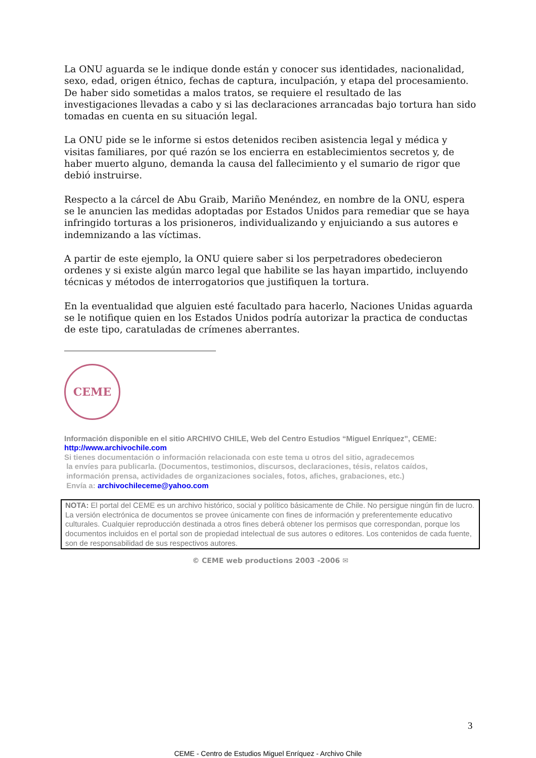La ONU aguarda se le indique donde están y conocer sus identidades, nacionalidad, sexo, edad, origen étnico, fechas de captura, inculpación, y etapa del procesamiento. De haber sido sometidas a malos tratos, se requiere el resultado de las investigaciones llevadas a cabo y si las declaraciones arrancadas bajo tortura han sido tomadas en cuenta en su situación legal.
La ONU pide se le informe si estos detenidos reciben asistencia legal y médica y visitas familiares, por qué razón se los encierra en establecimientos secretos y, de haber muerto alguno, demanda la causa del fallecimiento y el sumario de rigor que debió instruirse.
Respecto a la cárcel de Abu Graib, Mariño Menéndez, en nombre de la ONU, espera se le anuncien las medidas adoptadas por Estados Unidos para remediar que se haya infringido torturas a los prisioneros, individualizando y enjuiciando a sus autores e indemnizando a las víctimas.
A partir de este ejemplo, la ONU quiere saber si los perpetradores obedecieron ordenes y si existe algún marco legal que habilite se las hayan impartido, incluyendo técnicas y métodos de interrogatorios que justifiquen la tortura.
En la eventualidad que alguien esté facultado para hacerlo, Naciones Unidas aguarda se le notifique quien en los Estados Unidos podría autorizar la practica de conductas de este tipo, caratuladas de crímenes aberrantes.
CEME
Información disponible en el sitio ARCHIVO CHILE, Web del Centro Estudios “Miguel Enríquez”, CEME:
http://www.archivochile.com
Si tienes documentación o información relacionada con este tema u otros del sitio, agradecemos
la envíes para publicarla. (Documentos, testimonios, discursos, declaraciones, tésis, relatos caídos,
información prensa, actividades de organizaciones sociales, fotos, afiches, grabaciones, etc.)
Envía a: archivochileceme@yahoo.com
NOTA: El portal del CEME es un archivo histórico, social y político básicamente de Chile. No persigue ningún fin de lucro. La versión electrónica de documentos se provee únicamente con fines de información y preferentemente educativo culturales. Cualquier reproducción destinada a otros fines deberá obtener los permisos que correspondan, porque los documentos incluidos en el portal son de propiedad intelectual de sus autores o editores. Los contenidos de cada fuente, son de responsabilidad de sus respectivos autores.
© CEME web productions 2003 -2006 ✉
3
CEME - Centro de Estudios Miguel Enríquez - Archivo Chile